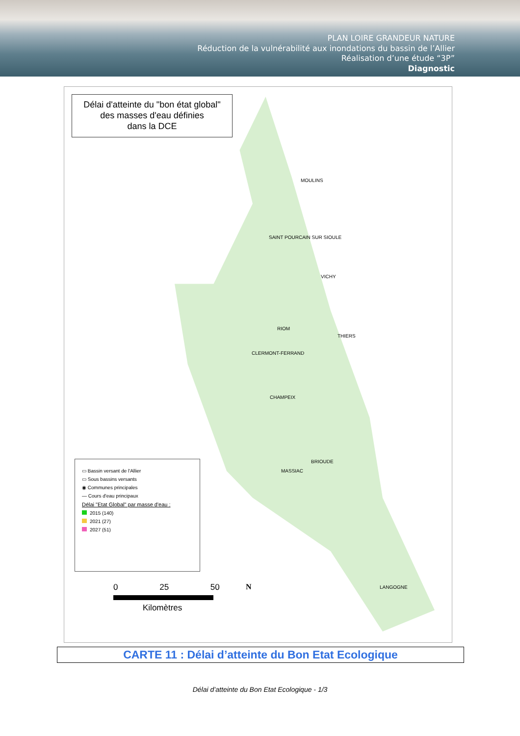PLAN LOIRE GRANDEUR NATURE
Réduction de la vulnérabilité aux inondations du bassin de l’Allier
Réalisation d’une étude “3P”
Diagnostic
Délai d'atteinte du "bon état global"
des masses d'eau définies
dans la DCE
MOULINS
SAINT POURCAIN SUR SIOULE
VICHY
RIOM
THIERS
CLERMONT-FERRAND
CHAMPEIX
BRIOUDE
MASSIAC
LANGOGNE
▭ Bassin versant de l'Allier
▭ Sous bassins versants
◉ Communes principales
— Cours d'eau principaux
Délai "Etat Global" par masse d'eau :
2015 (140)
2021 (27)
2027 (51)
0 25 50
Kilomètres
N
CARTE 11 : Délai d’atteinte du Bon Etat Ecologique
Délai d’atteinte du Bon Etat Ecologique - 1/3